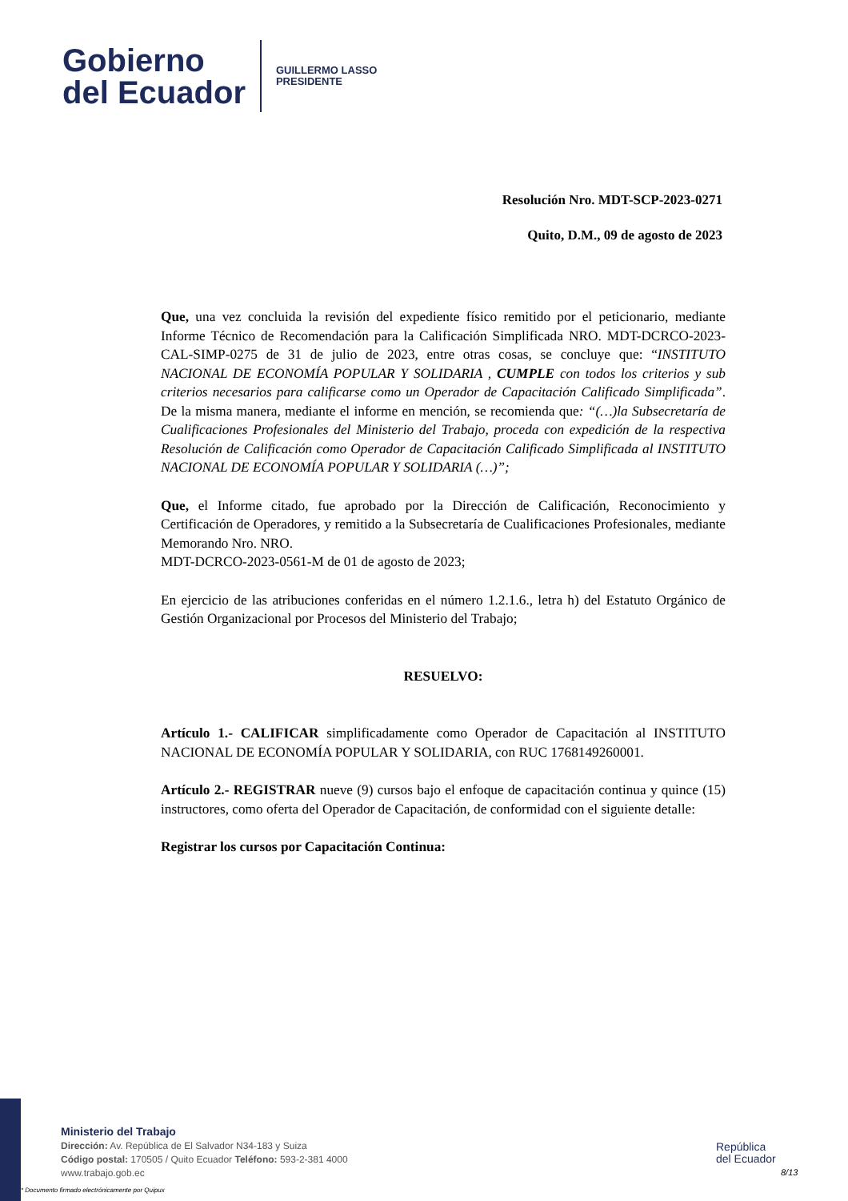Gobierno
del Ecuador
GUILLERMO LASSO
PRESIDENTE
Resolución Nro. MDT-SCP-2023-0271
Quito, D.M., 09 de agosto de 2023
Que, una vez concluida la revisión del expediente físico remitido por el peticionario, mediante Informe Técnico de Recomendación para la Calificación Simplificada NRO. MDT-DCRCO-2023-CAL-SIMP-0275 de 31 de julio de 2023, entre otras cosas, se concluye que: “INSTITUTO NACIONAL DE ECONOMÍA POPULAR Y SOLIDARIA , CUMPLE con todos los criterios y sub criterios necesarios para calificarse como un Operador de Capacitación Calificado Simplificada”. De la misma manera, mediante el informe en mención, se recomienda que: “(…)la Subsecretaría de Cualificaciones Profesionales del Ministerio del Trabajo, proceda con expedición de la respectiva Resolución de Calificación como Operador de Capacitación Calificado Simplificada al INSTITUTO NACIONAL DE ECONOMÍA POPULAR Y SOLIDARIA (…)”;
Que, el Informe citado, fue aprobado por la Dirección de Calificación, Reconocimiento y Certificación de Operadores, y remitido a la Subsecretaría de Cualificaciones Profesionales, mediante Memorando Nro. NRO.
MDT-DCRCO-2023-0561-M de 01 de agosto de 2023;
En ejercicio de las atribuciones conferidas en el número 1.2.1.6., letra h) del Estatuto Orgánico de Gestión Organizacional por Procesos del Ministerio del Trabajo;
RESUELVO:
Artículo 1.- CALIFICAR simplificadamente como Operador de Capacitación al INSTITUTO NACIONAL DE ECONOMÍA POPULAR Y SOLIDARIA, con RUC 1768149260001.
Artículo 2.- REGISTRAR nueve (9) cursos bajo el enfoque de capacitación continua y quince (15) instructores, como oferta del Operador de Capacitación, de conformidad con el siguiente detalle:
Registrar los cursos por Capacitación Continua:
Ministerio del Trabajo
Dirección: Av. República de El Salvador N34-183 y Suiza
Código postal: 170505 / Quito Ecuador Teléfono: 593-2-381 4000
www.trabajo.gob.ec
* Documento firmado electrónicamente por Quipux
República
del Ecuador
8/13